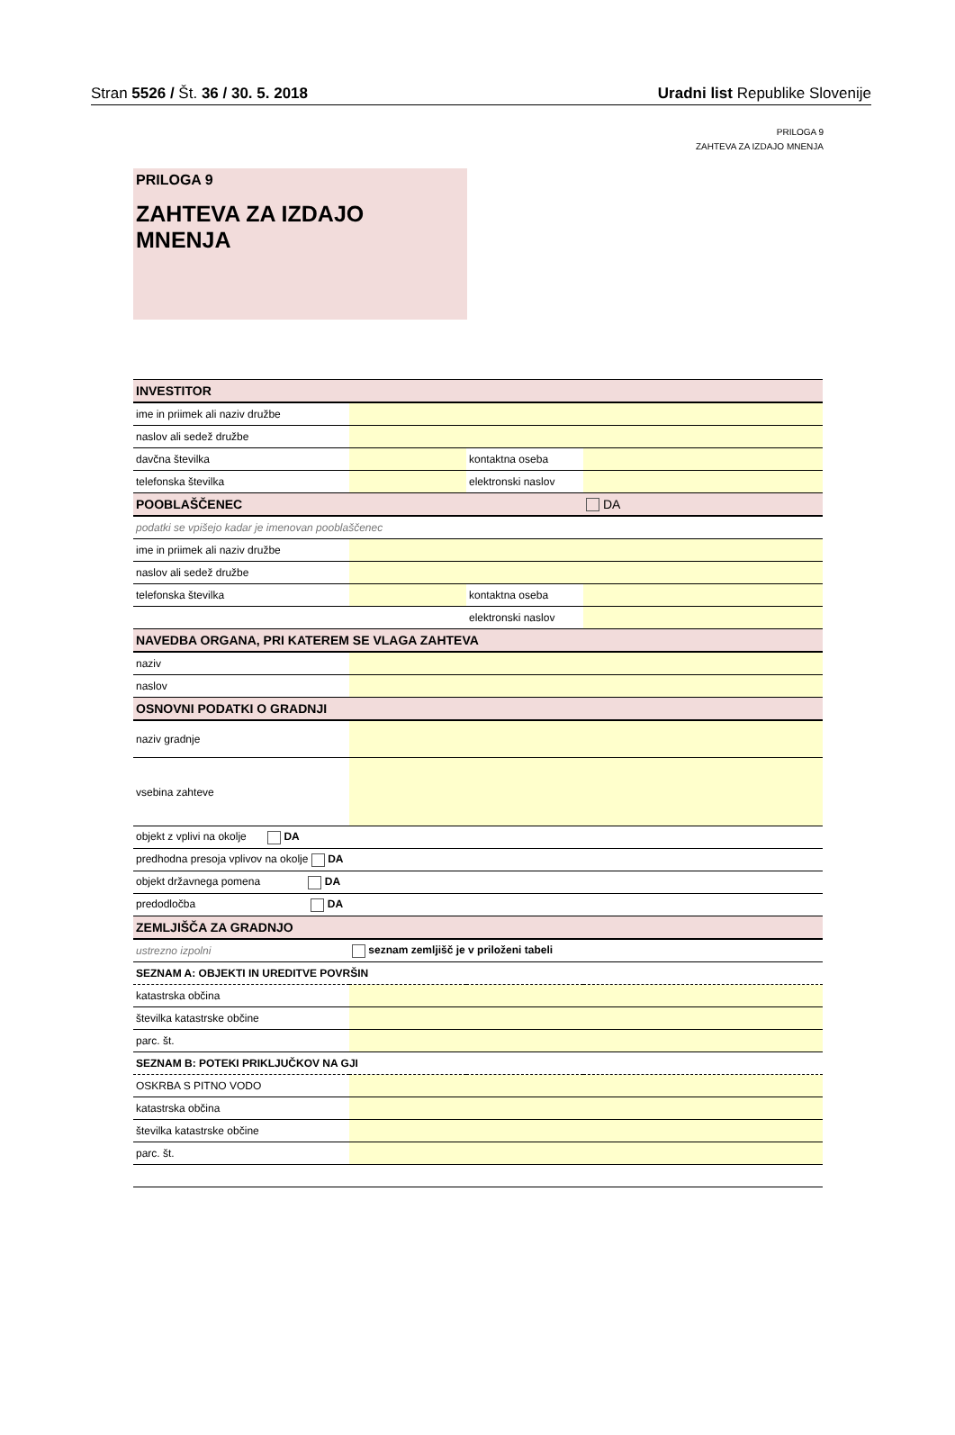Stran 5526 / Št. 36 / 30. 5. 2018 Uradni list Republike Slovenije
PRILOGA 9
ZAHTEVA ZA IZDAJO MNENJA
PRILOGA 9
ZAHTEVA ZA IZDAJO MNENJA
| INVESTITOR | | | |
| ime in priimek ali naziv družbe | | | |
| naslov ali sedež družbe | | | |
| davčna številka | | kontaktna oseba | |
| telefonska številka | | elektronski naslov | |
| POOBLAŠČENEC | | | DA |
| podatki se vpišejo kadar je imenovan pooblaščenec | | | |
| ime in priimek ali naziv družbe | | | |
| naslov ali sedež družbe | | | |
| telefonska številka | | kontaktna oseba | |
| | | elektronski naslov | |
| NAVEDBA ORGANA, PRI KATEREM SE VLAGA ZAHTEVA | | | |
| naziv | | | |
| naslov | | | |
| OSNOVNI PODATKI O GRADNJI | | | |
| naziv gradnje | | | |
| vsebina zahteve | | | |
| objekt z vplivi na okolje DA | | | |
| predhodna presoja vplivov na okolje DA | | | |
| objekt državnega pomena DA | | | |
| predodločba DA | | | |
| ZEMLJIŠČA ZA GRADNJO | | | |
| ustrezno izpolni | seznam zemljišč je v priloženi tabeli | | |
| SEZNAM A: OBJEKTI IN UREDITVE POVRŠIN | | | |
| katastrska občina | | | |
| številka katastrske občine | | | |
| parc. št. | | | |
| SEZNAM B: POTEKI PRIKLJUČKOV NA GJI | | | |
| OSKRBA S PITNO VODO | | | |
| katastrska občina | | | |
| številka katastrske občine | | | |
| parc. št. | | | |